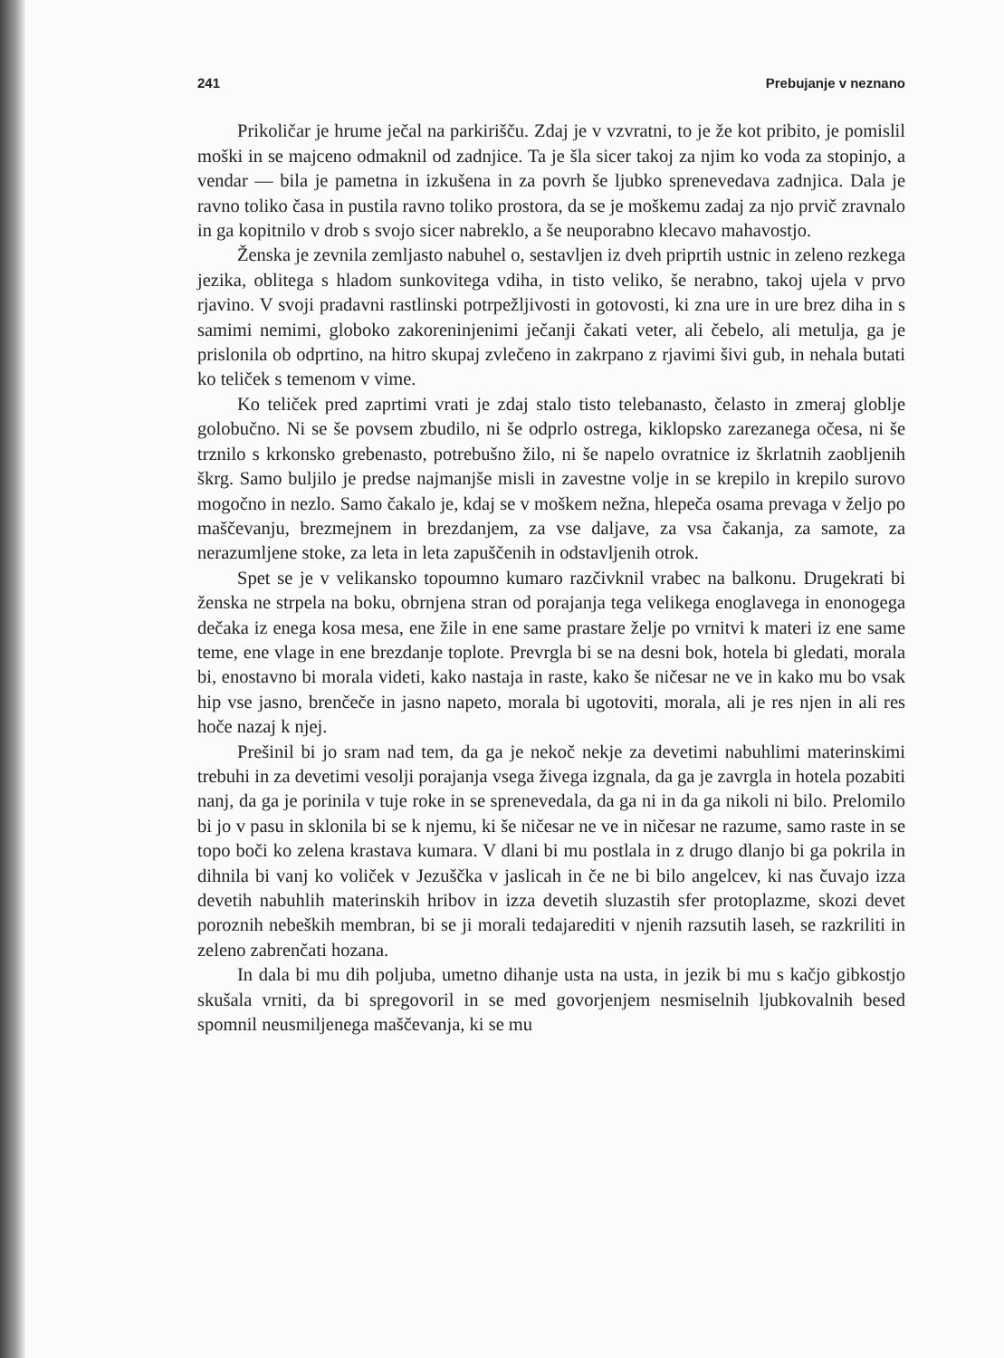241 Prebujanje v neznano
Prikoličar je hrume ječal na parkirišču. Zdaj je v vzvratni, to je že kot pribito, je pomislil moški in se majceno odmaknil od zadnjice. Ta je šla sicer takoj za njim ko voda za stopinjo, a vendar — bila je pametna in izkušena in za povrh še ljubko sprenevedava zadnjica. Dala je ravno toliko časa in pustila ravno toliko prostora, da se je moškemu zadaj za njo prvič zravnalo in ga kopitnilo v drob s svojo sicer nabreklo, a še neuporabno klecavo mahavostjo.
Ženska je zevnila zemljasto nabuhel o, sestavljen iz dveh priprtih ustnic in zeleno rezkega jezika, oblitega s hladom sunkovitega vdiha, in tisto veliko, še nerabno, takoj ujela v prvo rjavino. V svoji pradavni rastlinski potrpežljivosti in gotovosti, ki zna ure in ure brez diha in s samimi nemimi, globoko zakoreninjenimi ječanji čakati veter, ali čebelo, ali metulja, ga je prislonila ob odprtino, na hitro skupaj zvlečeno in zakrpano z rjavimi šivi gub, in nehala butati ko teliček s temenom v vime.
Ko teliček pred zaprtimi vrati je zdaj stalo tisto telebanasto, čelasto in zmeraj globlje golobučno. Ni se še povsem zbudilo, ni še odprlo ostrega, kiklopsko zarezanega očesa, ni še trznilo s krkonsko grebenasto, potrebušno žilo, ni še napelo ovratnice iz škrlatnih zaobljenih škrg. Samo buljilo je predse najmanjše misli in zavestne volje in se krepilo in krepilo surovo mogočno in nezlo. Samo čakalo je, kdaj se v moškem nežna, hlepeča osama prevaga v željo po maščevanju, brezmejnem in brezdanjem, za vse daljave, za vsa čakanja, za samote, za nerazumljene stoke, za leta in leta zapuščenih in odstavljenih otrok.
Spet se je v velikansko topoumno kumaro razčivknil vrabec na balkonu. Drugekrati bi ženska ne strpela na boku, obrnjena stran od porajanja tega velikega enoglavega in enonogega dečaka iz enega kosa mesa, ene žile in ene same prastare želje po vrnitvi k materi iz ene same teme, ene vlage in ene brezdanje toplote. Prevrgla bi se na desni bok, hotela bi gledati, morala bi, enostavno bi morala videti, kako nastaja in raste, kako še ničesar ne ve in kako mu bo vsak hip vse jasno, brenčeče in jasno napeto, morala bi ugotoviti, morala, ali je res njen in ali res hoče nazaj k njej.
Prešinil bi jo sram nad tem, da ga je nekoč nekje za devetimi nabuhlimi materinskimi trebuhi in za devetimi vesolji porajanja vsega živega izgnala, da ga je zavrgla in hotela pozabiti nanj, da ga je porinila v tuje roke in se sprenevedala, da ga ni in da ga nikoli ni bilo. Prelomilo bi jo v pasu in sklonila bi se k njemu, ki še ničesar ne ve in ničesar ne razume, samo raste in se topo boči ko zelena krastava kumara. V dlani bi mu postlala in z drugo dlanjo bi ga pokrila in dihnila bi vanj ko voliček v Jezuščka v jaslicah in če ne bi bilo angelcev, ki nas čuvajo izza devetih nabuhlih materinskih hribov in izza devetih sluzastih sfer protoplazme, skozi devet poroznih nebeških membran, bi se ji morali tedajarediti v njenih razsutih laseh, se razkriliti in zeleno zabrenčati hozana.
In dala bi mu dih poljuba, umetno dihanje usta na usta, in jezik bi mu s kačjo gibkostjo skušala vrniti, da bi spregovoril in se med govorjenjem nesmiselnih ljubkovalnih besed spomnil neusmiljenega maščevanja, ki se mu